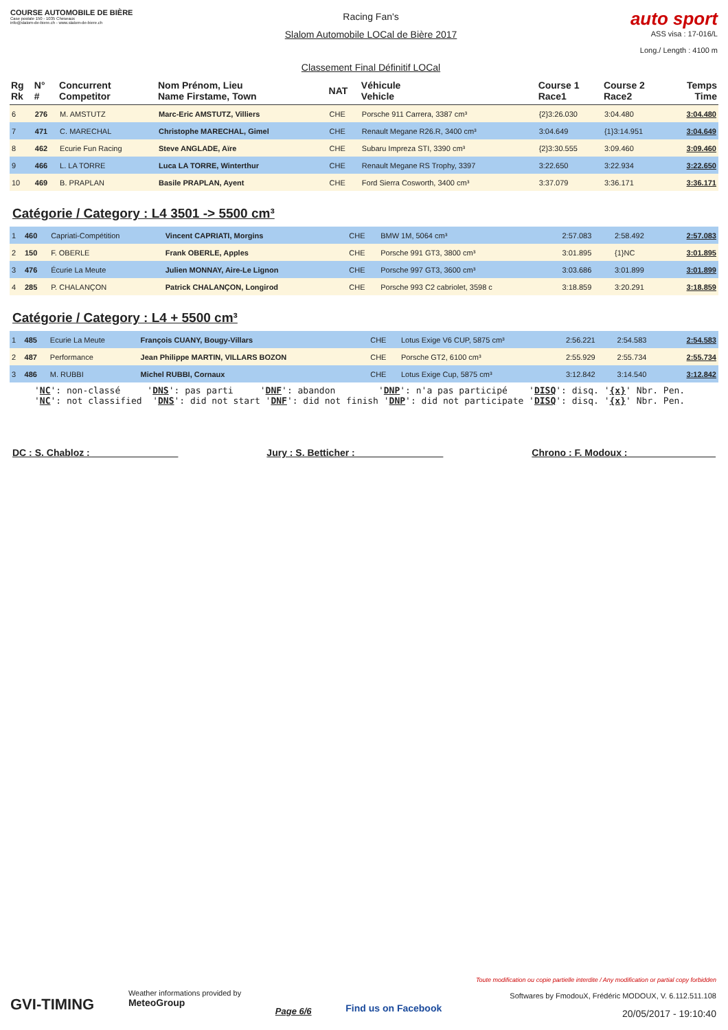COURSE AUTOMOBILE DE BIÈRE
Case postale 150 - 1035 Cheseaux
info@slalom-de-biere.ch - www.slalom-de-biere.ch
Racing Fan's
Slalom Automobile LOCal de Bière 2017
Classement Final Définitif LOCal
auto sport
ASS visa : 17-016/L
Long./ Length : 4100 m
| Rg Rk | N° # | Concurrent Competitor | Nom Prénom, Lieu Name Firstame, Town | NAT | Véhicule Vehicle | Course 1 Race1 | Course 2 Race2 | Temps Time |
| --- | --- | --- | --- | --- | --- | --- | --- | --- |
| 6 | 276 | M. AMSTUTZ | Marc-Eric AMSTUTZ, Villiers | CHE | Porsche 911 Carrera, 3387 cm³ | {2}3:26.030 | 3:04.480 | 3:04.480 |
| 7 | 471 | C. MARECHAL | Christophe MARECHAL, Gimel | CHE | Renault Megane R26.R, 3400 cm³ | 3:04.649 | {1}3:14.951 | 3:04.649 |
| 8 | 462 | Ecurie Fun Racing | Steve ANGLADE, Aïre | CHE | Subaru Impreza STI, 3390 cm³ | {2}3:30.555 | 3:09.460 | 3:09.460 |
| 9 | 466 | L. LA TORRE | Luca LA TORRE, Winterthur | CHE | Renault Megane RS Trophy, 3397 | 3:22.650 | 3:22.934 | 3:22.650 |
| 10 | 469 | B. PRAPLAN | Basile PRAPLAN, Ayent | CHE | Ford Sierra Cosworth, 3400 cm³ | 3:37.079 | 3:36.171 | 3:36.171 |
Catégorie / Category : L4 3501 -> 5500 cm³
| 1 | 460 | Capriati-Compétition | Vincent CAPRIATI, Morgins | CHE | BMW 1M, 5064 cm³ | 2:57.083 | 2:58.492 | 2:57.083 |
| 2 | 150 | F. OBERLE | Frank OBERLE, Apples | CHE | Porsche 991 GT3, 3800 cm³ | 3:01.895 | {1}NC | 3:01.895 |
| 3 | 476 | Écurie La Meute | Julien MONNAY, Aire-Le Lignon | CHE | Porsche 997 GT3, 3600 cm³ | 3:03.686 | 3:01.899 | 3:01.899 |
| 4 | 285 | P. CHALANÇON | Patrick CHALANÇON, Longirod | CHE | Porsche 993 C2 cabriolet, 3598 c | 3:18.859 | 3:20.291 | 3:18.859 |
Catégorie / Category : L4 + 5500 cm³
| 1 | 485 | Ecurie La Meute | François CUANY, Bougy-Villars | CHE | Lotus Exige V6 CUP, 5875 cm³ | 2:56.221 | 2:54.583 | 2:54.583 |
| 2 | 487 | Performance | Jean Philippe MARTIN, VILLARS BOZON | CHE | Porsche GT2, 6100 cm³ | 2:55.929 | 2:55.734 | 2:55.734 |
| 3 | 486 | M. RUBBI | Michel RUBBI, Cornaux | CHE | Lotus Exige Cup, 5875 cm³ | 3:12.842 | 3:14.540 | 3:12.842 |
'NC': non-classé 'DNS': pas parti 'DNF': abandon 'DNP': n'a pas participé 'DISQ': disq. '{x}' Nbr. Pen. 'NC': not classified 'DNS': did not start 'DNF': did not finish 'DNP': did not participate 'DISQ': disq. '{x}' Nbr. Pen.
DC : S. Chabloz : ________________ Jury : S. Betticher : ________________ Chrono : F. Modoux : ________________
GVI-TIMING
Weather informations provided by
MeteoGroup
Page 6/6
Find us on Facebook
Toute modification ou copie partielle interdite / Any modification or partial copy forbidden
Softwares by FmodouX, Frédéric MODOUX, V. 6.112.511.108
20/05/2017 - 19:10:40